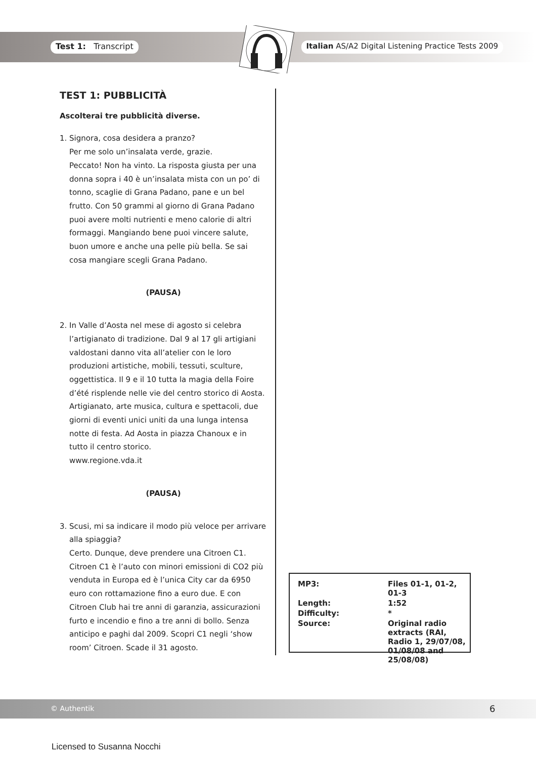Test 1: Transcript Italian AS/A2 Digital Listening Practice Tests 2009
TEST 1: PUBBLICITÀ
Ascolterai tre pubblicità diverse.
1. Signora, cosa desidera a pranzo?
Per me solo un’insalata verde, grazie.
Peccato! Non ha vinto. La risposta giusta per una donna sopra i 40 è un’insalata mista con un po’ di tonno, scaglie di Grana Padano, pane e un bel frutto. Con 50 grammi al giorno di Grana Padano puoi avere molti nutrienti e meno calorie di altri formaggi. Mangiando bene puoi vincere salute, buon umore e anche una pelle più bella. Se sai cosa mangiare scegli Grana Padano.
(PAUSA)
2. In Valle d’Aosta nel mese di agosto si celebra
l’artigianato di tradizione. Dal 9 al 17 gli artigiani valdostani danno vita all’atelier con le loro produzioni artistiche, mobili, tessuti, sculture, oggettistica. Il 9 e il 10 tutta la magia della Foire d’été risplende nelle vie del centro storico di Aosta. Artigianato, arte musica, cultura e spettacoli, due giorni di eventi unici uniti da una lunga intensa notte di festa. Ad Aosta in piazza Chanoux e in tutto il centro storico.
www.regione.vda.it
(PAUSA)
3. Scusi, mi sa indicare il modo più veloce per arrivare
alla spiaggia?
Certo. Dunque, deve prendere una Citroen C1. Citroen C1 è l’auto con minori emissioni di CO2 più venduta in Europa ed è l’unica City car da 6950 euro con rottamazione fino a euro due. E con Citroen Club hai tre anni di garanzia, assicurazioni furto e incendio e fino a tre anni di bollo. Senza anticipo e paghi dal 2009. Scopri C1 negli ‘show room’ Citroen. Scade il 31 agosto.
| MP3: | Files 01-1, 01-2, 01-3 |
| Length: | 1:52 |
| Difficulty: | * |
| Source: | Original radio extracts (RAI, Radio 1, 29/07/08, 01/08/08 and 25/08/08) |
© Authentik 6
Licensed to Susanna Nocchi